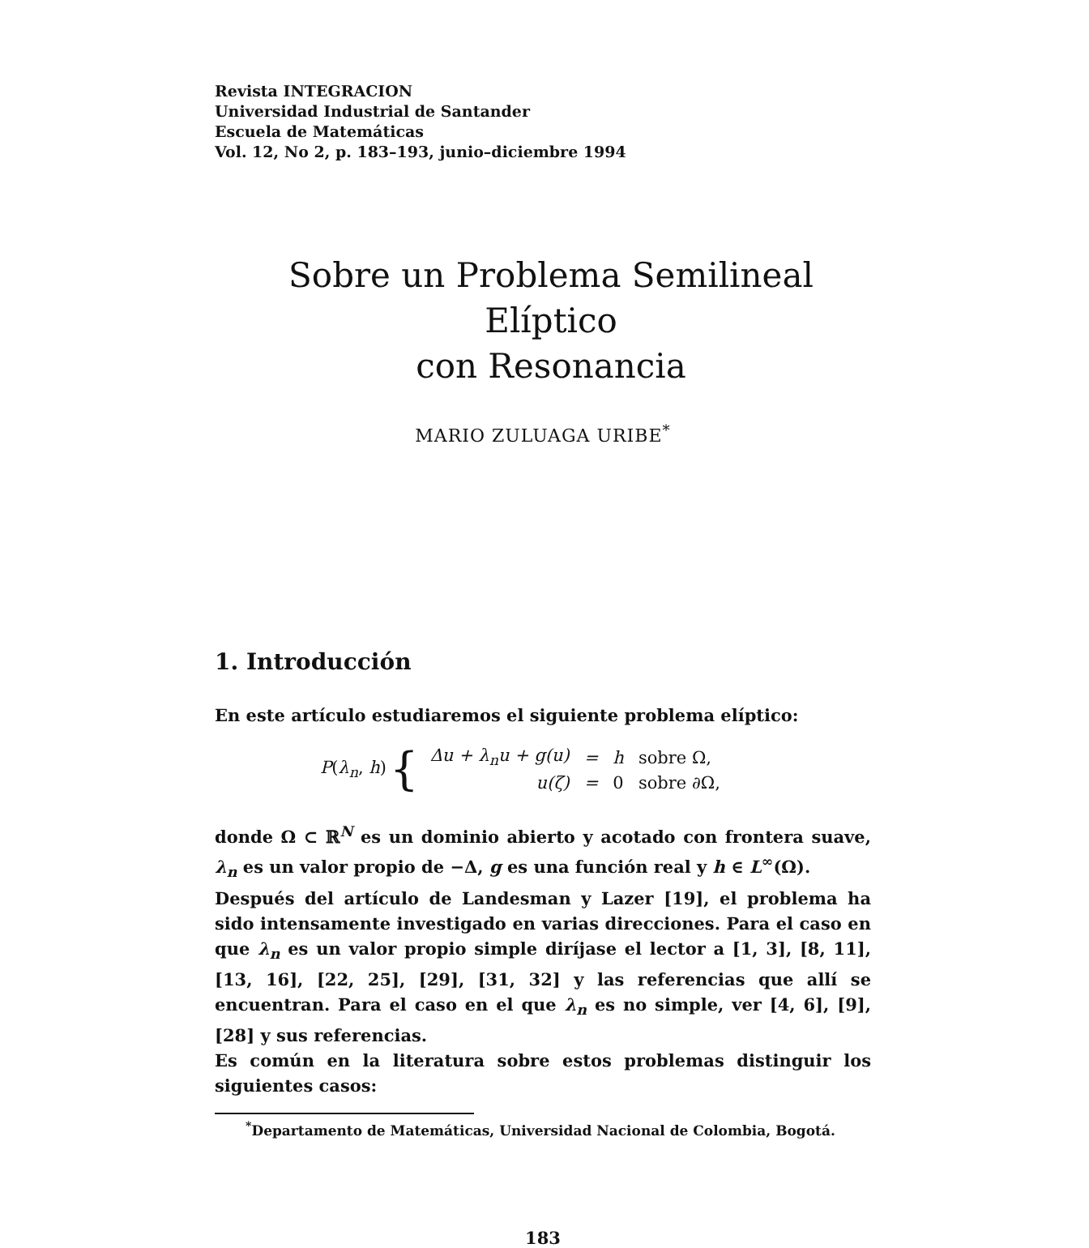Revista INTEGRACION
Universidad Industrial de Santander
Escuela de Matemáticas
Vol. 12, No 2, p. 183–193, junio–diciembre 1994
Sobre un Problema Semilineal Elíptico
con Resonancia
MARIO ZULUAGA URIBE<sup>*</sup>
1. Introducción
En este artículo estudiaremos el siguiente problema elíptico:
P(λ<sub>n</sub>, h) {
| Δu + λ<sub>n</sub>u + g(u) | = | h | sobre Ω, |
| u(ζ) | = | 0 | sobre ∂Ω, |
donde Ω ⊂ ℝ<sup>N</sup> es un dominio abierto y acotado con frontera suave, λ<sub>n</sub> es un valor propio de −Δ, g es una función real y h ∈ L<sup>∞</sup>(Ω).
Después del artículo de Landesman y Lazer [19], el problema ha sido intensamente investigado en varias direcciones. Para el caso en que λ<sub>n</sub> es un valor propio simple diríjase el lector a [1, 3], [8, 11], [13, 16], [22, 25], [29], [31, 32] y las referencias que allí se encuentran. Para el caso en el que λ<sub>n</sub> es no simple, ver [4, 6], [9], [28] y sus referencias.
Es común en la literatura sobre estos problemas distinguir los siguientes casos:
<sup>*</sup> Departamento de Matemáticas, Universidad Nacional de Colombia, Bogotá.
183